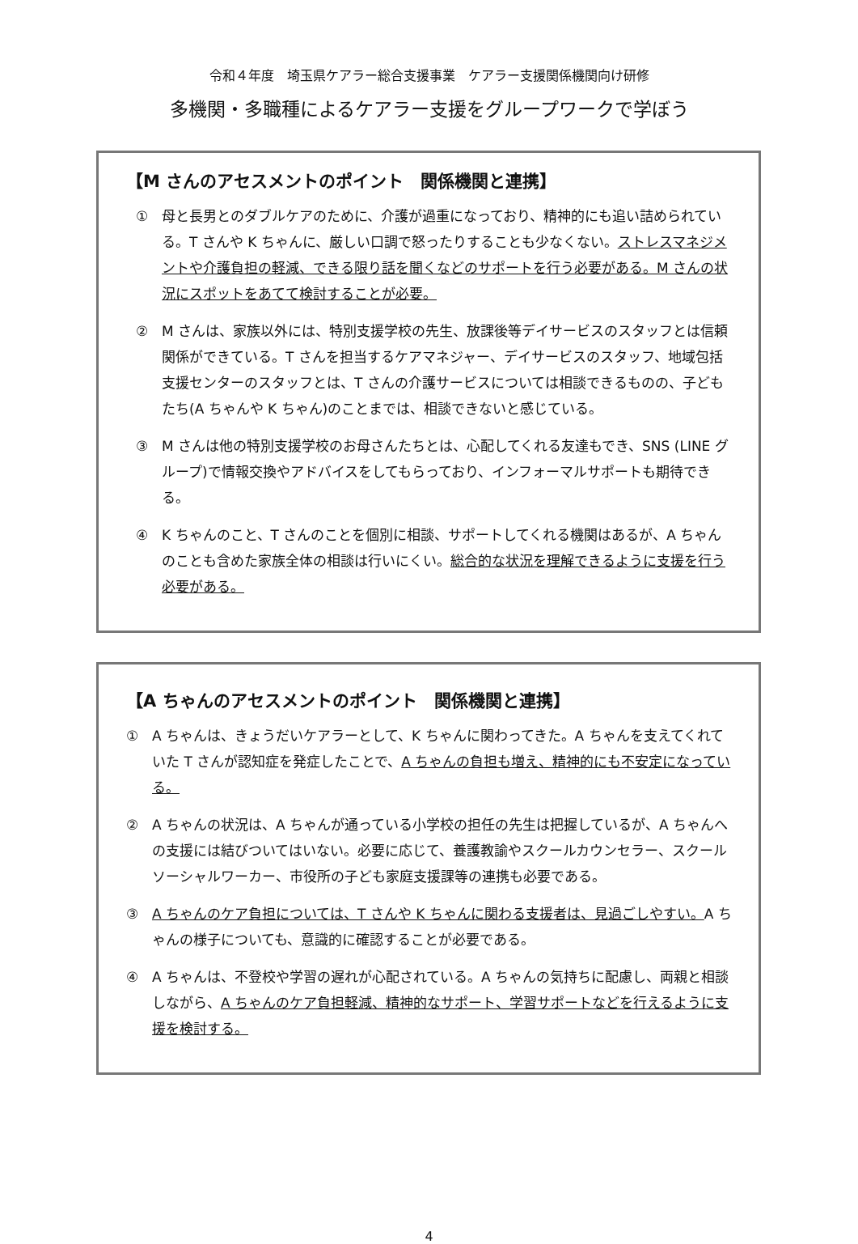令和４年度　埼玉県ケアラー総合支援事業　ケアラー支援関係機関向け研修
多機関・多職種によるケアラー支援をグループワークで学ぼう
【M さんのアセスメントのポイント　関係機関と連携】
① 母と長男とのダブルケアのために、介護が過重になっており、精神的にも追い詰められている。T さんや K ちゃんに、厳しい口調で怒ったりすることも少なくない。ストレスマネジメントや介護負担の軽減、できる限り話を聞くなどのサポートを行う必要がある。M さんの状況にスポットをあてて検討することが必要。
② M さんは、家族以外には、特別支援学校の先生、放課後等デイサービスのスタッフとは信頼関係ができている。T さんを担当するケアマネジャー、デイサービスのスタッフ、地域包括支援センターのスタッフとは、T さんの介護サービスについては相談できるものの、子どもたち(A ちゃんや K ちゃん)のことまでは、相談できないと感じている。
③ M さんは他の特別支援学校のお母さんたちとは、心配してくれる友達もでき、SNS (LINE グループ)で情報交換やアドバイスをしてもらっており、インフォーマルサポートも期待できる。
④ K ちゃんのこと、T さんのことを個別に相談、サポートしてくれる機関はあるが、A ちゃんのことも含めた家族全体の相談は行いにくい。総合的な状況を理解できるように支援を行う必要がある。
【A ちゃんのアセスメントのポイント　関係機関と連携】
① A ちゃんは、きょうだいケアラーとして、K ちゃんに関わってきた。A ちゃんを支えてくれていた T さんが認知症を発症したことで、A ちゃんの負担も増え、精神的にも不安定になっている。
② A ちゃんの状況は、A ちゃんが通っている小学校の担任の先生は把握しているが、A ちゃんへの支援には結びついてはいない。必要に応じて、養護教諭やスクールカウンセラー、スクールソーシャルワーカー、市役所の子ども家庭支援課等の連携も必要である。
③ A ちゃんのケア負担については、T さんや K ちゃんに関わる支援者は、見過ごしやすい。A ちゃんの様子についても、意識的に確認することが必要である。
④ A ちゃんは、不登校や学習の遅れが心配されている。A ちゃんの気持ちに配慮し、両親と相談しながら、A ちゃんのケア負担軽減、精神的なサポート、学習サポートなどを行えるように支援を検討する。
4